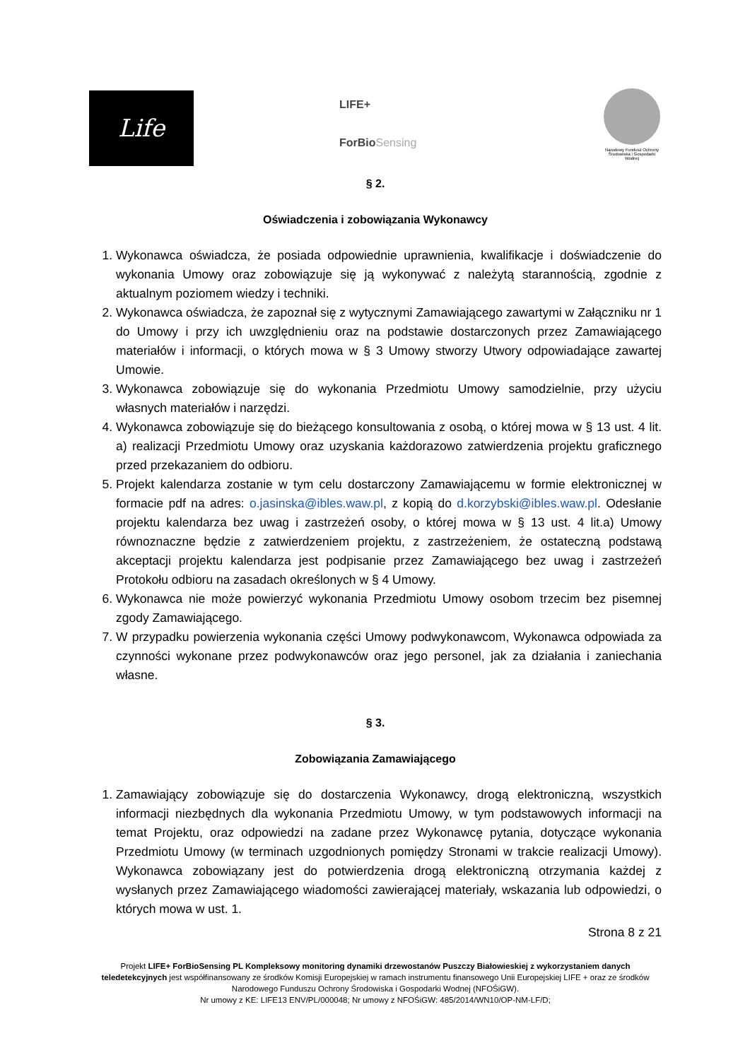Life
LIFE+
ForBioSensing
Narodowy Fundusz Ochrony Środowiska i Gospodarki Wodnej
§ 2.
Oświadczenia i zobowiązania Wykonawcy
1. Wykonawca oświadcza, że posiada odpowiednie uprawnienia, kwalifikacje i doświadczenie do wykonania Umowy oraz zobowiązuje się ją wykonywać z należytą starannością, zgodnie z aktualnym poziomem wiedzy i techniki.
2. Wykonawca oświadcza, że zapoznał się z wytycznymi Zamawiającego zawartymi w Załączniku nr 1 do Umowy i przy ich uwzględnieniu oraz na podstawie dostarczonych przez Zamawiającego materiałów i informacji, o których mowa w § 3 Umowy stworzy Utwory odpowiadające zawartej Umowie.
3. Wykonawca zobowiązuje się do wykonania Przedmiotu Umowy samodzielnie, przy użyciu własnych materiałów i narzędzi.
4. Wykonawca zobowiązuje się do bieżącego konsultowania z osobą, o której mowa w § 13 ust. 4 lit. a) realizacji Przedmiotu Umowy oraz uzyskania każdorazowo zatwierdzenia projektu graficznego przed przekazaniem do odbioru.
5. Projekt kalendarza zostanie w tym celu dostarczony Zamawiającemu w formie elektronicznej w formacie pdf na adres: o.jasinska@ibles.waw.pl, z kopią do d.korzybski@ibles.waw.pl. Odesłanie projektu kalendarza bez uwag i zastrzeżeń osoby, o której mowa w § 13 ust. 4 lit.a) Umowy równoznaczne będzie z zatwierdzeniem projektu, z zastrzeżeniem, że ostateczną podstawą akceptacji projektu kalendarza jest podpisanie przez Zamawiającego bez uwag i zastrzeżeń Protokołu odbioru na zasadach określonych w § 4 Umowy.
6. Wykonawca nie może powierzyć wykonania Przedmiotu Umowy osobom trzecim bez pisemnej zgody Zamawiającego.
7. W przypadku powierzenia wykonania części Umowy podwykonawcom, Wykonawca odpowiada za czynności wykonane przez podwykonawców oraz jego personel, jak za działania i zaniechania własne.
§ 3.
Zobowiązania Zamawiającego
1. Zamawiający zobowiązuje się do dostarczenia Wykonawcy, drogą elektroniczną, wszystkich informacji niezbędnych dla wykonania Przedmiotu Umowy, w tym podstawowych informacji na temat Projektu, oraz odpowiedzi na zadane przez Wykonawcę pytania, dotyczące wykonania Przedmiotu Umowy (w terminach uzgodnionych pomiędzy Stronami w trakcie realizacji Umowy). Wykonawca zobowiązany jest do potwierdzenia drogą elektroniczną otrzymania każdej z wysłanych przez Zamawiającego wiadomości zawierającej materiały, wskazania lub odpowiedzi, o których mowa w ust. 1.
Strona 8 z 21
Projekt LIFE+ ForBioSensing PL Kompleksowy monitoring dynamiki drzewostanów Puszczy Białowieskiej z wykorzystaniem danych teledetekcyjnych jest współfinansowany ze środków Komisji Europejskiej w ramach instrumentu finansowego Unii Europejskiej LIFE + oraz ze środków Narodowego Funduszu Ochrony Środowiska i Gospodarki Wodnej (NFOŚiGW).
Nr umowy z KE: LIFE13 ENV/PL/000048; Nr umowy z NFOŚiGW: 485/2014/WN10/OP-NM-LF/D;